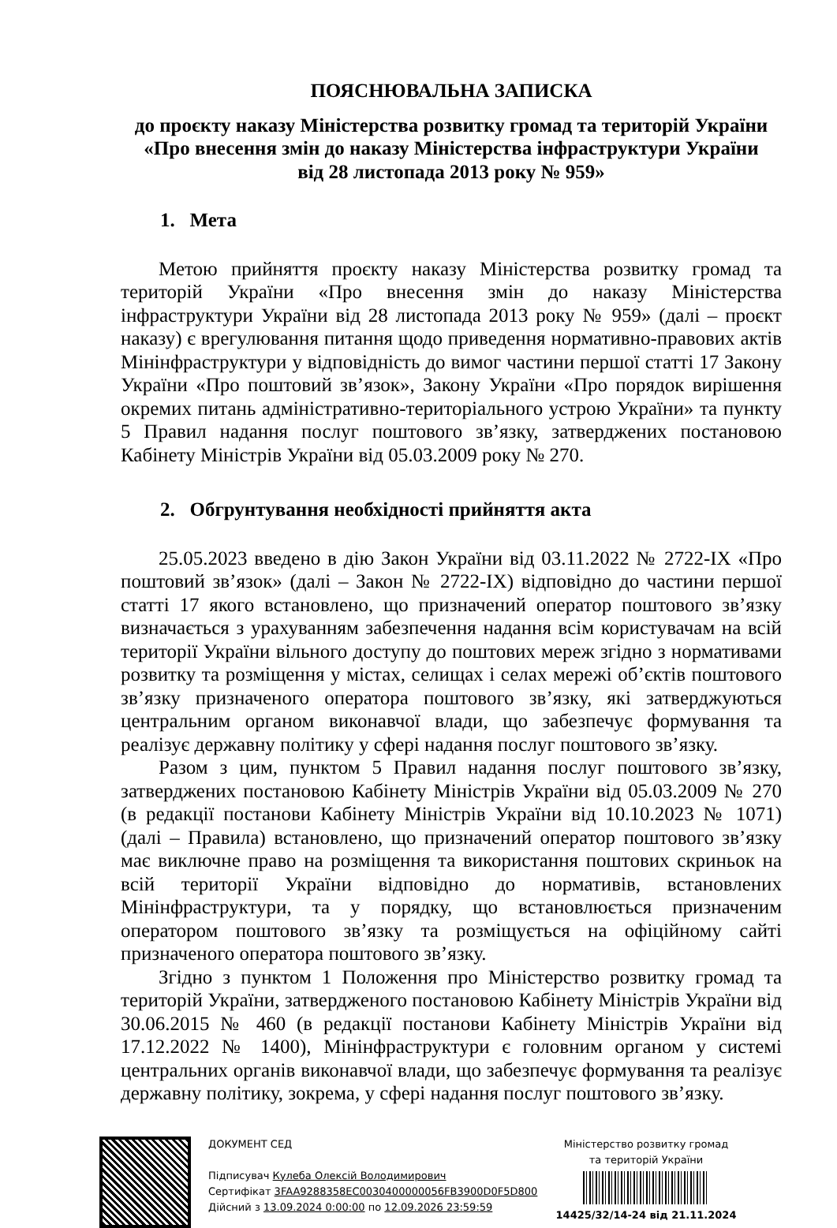ПОЯСНЮВАЛЬНА ЗАПИСКА
до проєкту наказу Міністерства розвитку громад та територій України
«Про внесення змін до наказу Міністерства інфраструктури України
від 28 листопада 2013 року № 959»
1. Мета
Метою прийняття проєкту наказу Міністерства розвитку громад та територій України «Про внесення змін до наказу Міністерства інфраструктури України від 28 листопада 2013 року № 959» (далі – проєкт наказу) є врегулювання питання щодо приведення нормативно-правових актів Мінінфраструктури у відповідність до вимог частини першої статті 17 Закону України «Про поштовий зв’язок», Закону України «Про порядок вирішення окремих питань адміністративно-територіального устрою України» та пункту 5 Правил надання послуг поштового зв’язку, затверджених постановою Кабінету Міністрів України від 05.03.2009 року № 270.
2. Обгрунтування необхідності прийняття акта
25.05.2023 введено в дію Закон України від 03.11.2022 № 2722-IX «Про поштовий зв’язок» (далі – Закон № 2722-IX) відповідно до частини першої статті 17 якого встановлено, що призначений оператор поштового зв’язку визначається з урахуванням забезпечення надання всім користувачам на всій території України вільного доступу до поштових мереж згідно з нормативами розвитку та розміщення у містах, селищах і селах мережі об’єктів поштового зв’язку призначеного оператора поштового зв’язку, які затверджуються центральним органом виконавчої влади, що забезпечує формування та реалізує державну політику у сфері надання послуг поштового зв’язку.
Разом з цим, пунктом 5 Правил надання послуг поштового зв’язку, затверджених постановою Кабінету Міністрів України від 05.03.2009 № 270 (в редакції постанови Кабінету Міністрів України від 10.10.2023 № 1071) (далі – Правила) встановлено, що призначений оператор поштового зв’язку має виключне право на розміщення та використання поштових скриньок на всій території України відповідно до нормативів, встановлених Мінінфраструктури, та у порядку, що встановлюється призначеним оператором поштового зв’язку та розміщується на офіційному сайті призначеного оператора поштового зв’язку.
Згідно з пунктом 1 Положення про Міністерство розвитку громад та територій України, затвердженого постановою Кабінету Міністрів України від 30.06.2015 № 460 (в редакції постанови Кабінету Міністрів України від 17.12.2022 № 1400), Мінінфраструктури є головним органом у системі центральних органів виконавчої влади, що забезпечує формування та реалізує державну політику, зокрема, у сфері надання послуг поштового зв’язку.
ДОКУМЕНТ СЕД
Підписувач Кулеба Олексій Володимирович
Сертифікат 3FAA9288358EC0030400000056FB3900D0F5D800
Дійсний з 13.09.2024 0:00:00 по 12.09.2026 23:59:59
Міністерство розвитку громад
та територій України
14425/32/14-24 від 21.11.2024